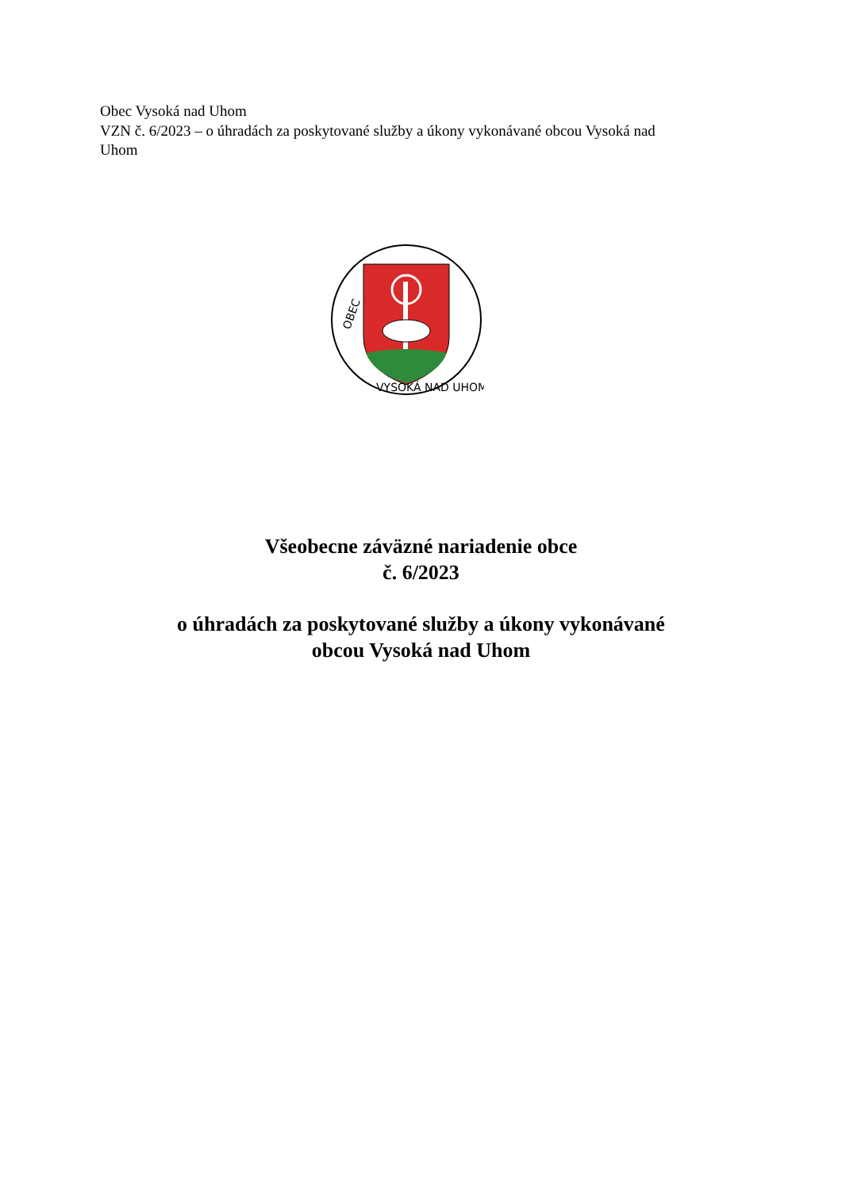Obec Vysoká nad Uhom
VZN č. 6/2023 – o úhradách za poskytované služby a úkony vykonávané obcou Vysoká nad Uhom
OBEC
VYSOKÁ NAD UHOM
Všeobecne záväzné nariadenie obce
č. 6/2023
o úhradách za poskytované služby a úkony vykonávané
obcou Vysoká nad Uhom